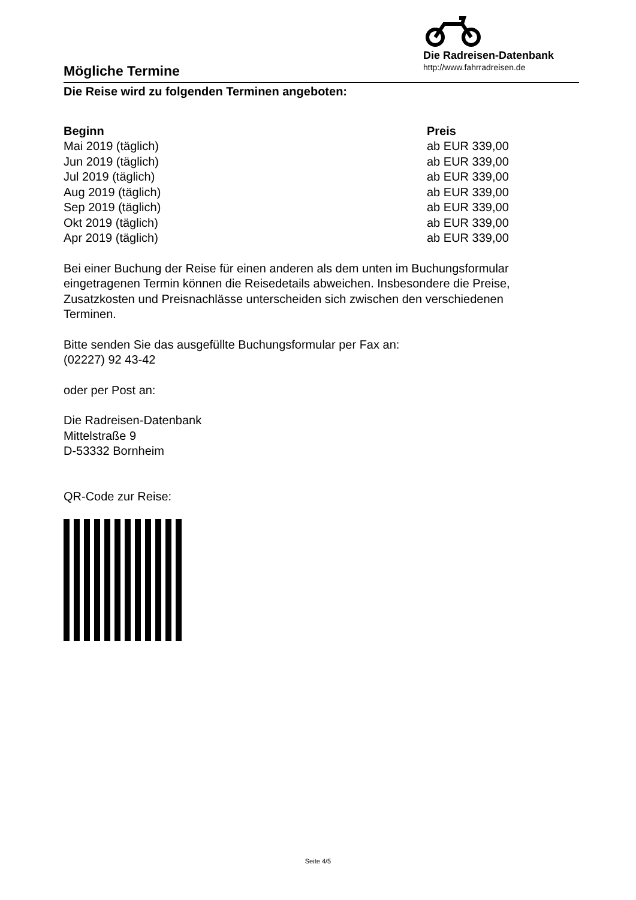Mögliche Termine
Die Radreisen-Datenbank
http://www.fahrradreisen.de
Die Reise wird zu folgenden Terminen angeboten:
| Beginn | Preis |
| --- | --- |
| Mai 2019 (täglich) | ab EUR 339,00 |
| Jun 2019 (täglich) | ab EUR 339,00 |
| Jul 2019 (täglich) | ab EUR 339,00 |
| Aug 2019 (täglich) | ab EUR 339,00 |
| Sep 2019 (täglich) | ab EUR 339,00 |
| Okt 2019 (täglich) | ab EUR 339,00 |
| Apr 2019 (täglich) | ab EUR 339,00 |
Bei einer Buchung der Reise für einen anderen als dem unten im Buchungsformular eingetragenen Termin können die Reisedetails abweichen. Insbesondere die Preise, Zusatzkosten und Preisnachlässe unterscheiden sich zwischen den verschiedenen Terminen.
Bitte senden Sie das ausgefüllte Buchungsformular per Fax an:
(02227) 92 43-42
oder per Post an:
Die Radreisen-Datenbank
Mittelstraße 9
D-53332 Bornheim
QR-Code zur Reise:
Seite 4/5